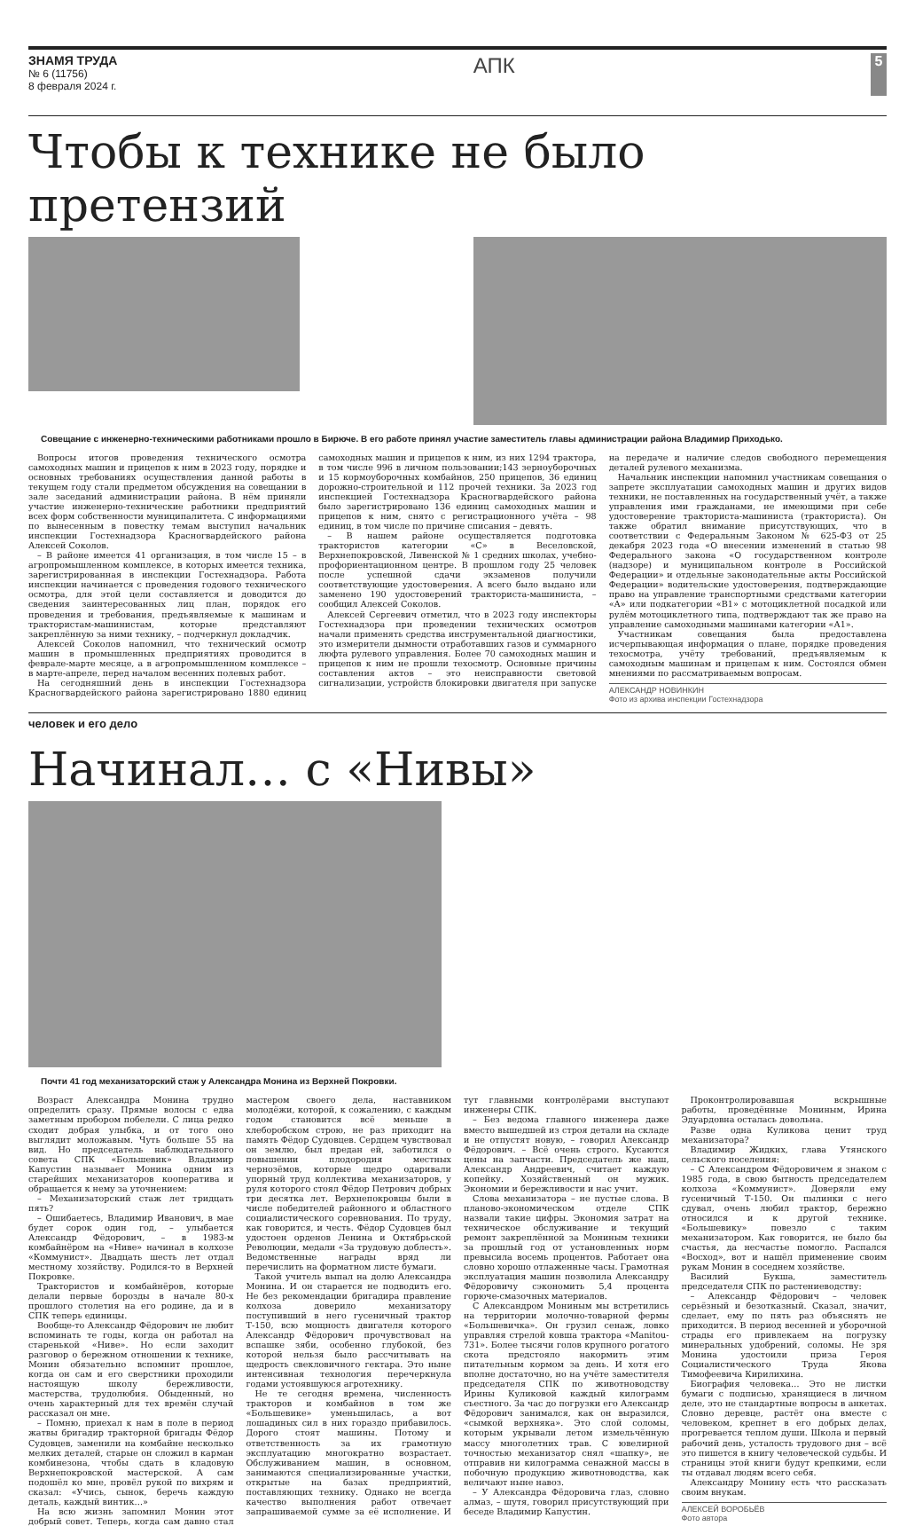ЗНАМЯ ТРУДА
№ 6 (11756)
8 февраля 2024 г.
АПК
5
Чтобы к технике не было претензий
Совещание с инженерно-техническими работниками прошло в Бирюче. В его работе принял участие заместитель главы администрации района Владимир Приходько.
Вопросы итогов проведения технического осмотра самоходных машин и прицепов к ним в 2023 году, порядке и основных требованиях осуществления данной работы в текущем году стали предметом обсуждения на совещании в зале заседаний администрации района. В нём приняли участие инженерно-технические работники предприятий всех форм собственности муниципалитета. С информациями по вынесенным в повестку темам выступил начальник инспекции Гостехнадзора Красногвардейского района Алексей Соколов.
– В районе имеется 41 организация, в том числе 15 – в агропромышленном комплексе, в которых имеется техника, зарегистрированная в инспекции Гостехнадзора. Работа инспекции начинается с проведения годового технического осмотра, для этой цели составляется и доводится до сведения заинтересованных лиц план, порядок его проведения и требования, предъявляемые к машинам и трактористам-машинистам, которые представляют закреплённую за ними технику, – подчеркнул докладчик.
Алексей Соколов напомнил, что технический осмотр машин в промышленных предприятиях проводится в феврале-марте месяце, а в агропромышленном комплексе – в марте-апреле, перед началом весенних полевых работ.
На сегодняшний день в инспекции Гостехнадзора Красногвардейского района зарегистрировано 1880 единиц самоходных машин и прицепов к ним, из них 1294 трактора, в том числе 996 в личном пользовании;143 зерноуборочных и 15 кормоуборочных комбайнов, 250 прицепов, 36 единиц дорожно-строительной и 112 прочей техники. За 2023 год инспекцией Гостехнадзора Красногвардейского района было зарегистрировано 136 единиц самоходных машин и прицепов к ним, снято с регистрационного учёта – 98 единиц, в том числе по причине списания – девять.
– В нашем районе осуществляется подготовка трактористов категории «С» в Веселовской, Верхнепокровской, Ливенской № 1 средних школах, учебно-профориентационном центре. В прошлом году 25 человек после успешной сдачи экзаменов получили соответствующие удостоверения. А всего было выдано или заменено 190 удостоверений тракториста-машиниста, – сообщил Алексей Соколов.
Алексей Сергеевич отметил, что в 2023 году инспекторы Гостехнадзора при проведении технических осмотров начали применять средства инструментальной диагностики, это измерители дымности отработавших газов и суммарного люфта рулевого управления. Более 70 самоходных машин и прицепов к ним не прошли техосмотр. Основные причины составления актов – это неисправности световой сигнализации, устройств блокировки двигателя при запуске на передаче и наличие следов свободного перемещения деталей рулевого механизма.
Начальник инспекции напомнил участникам совещания о запрете эксплуатации самоходных машин и других видов техники, не поставленных на государственный учёт, а также управления ими гражданами, не имеющими при себе удостоверение тракториста-машиниста (тракториста). Он также обратил внимание присутствующих, что в соответствии с Федеральным Законом № 625-ФЗ от 25 декабря 2023 года «О внесении изменений в статью 98 Федерального закона «О государственном контроле (надзоре) и муниципальном контроле в Российской Федерации» и отдельные законодательные акты Российской Федерации» водительские удостоверения, подтверждающие право на управление транспортными средствами категории «А» или подкатегории «В1» с мотоциклетной посадкой или рулём мотоциклетного типа, подтверждают так же право на управление самоходными машинами категории «А1».
Участникам совещания была предоставлена исчерпывающая информация о плане, порядке проведения техосмотра, учёту требований, предъявляемым к самоходным машинам и прицепам к ним. Состоялся обмен мнениями по рассматриваемым вопросам.
АЛЕКСАНДР НОВИНКИН
Фото из архива инспекции Гостехнадзора
человек и его дело
Начинал… с «Нивы»
Почти 41 год механизаторский стаж у Александра Монина из Верхней Покровки.
Возраст Александра Монина трудно определить сразу. Прямые волосы с едва заметным пробором побелели. С лица редко сходит добрая улыбка, и от того оно выглядит моложавым. Чуть больше 55 на вид. Но председатель наблюдательного совета СПК «Большевик» Владимир Капустин называет Монина одним из старейших механизаторов кооператива и обращается к нему за уточнением:
– Механизаторский стаж лет тридцать пять?
– Ошибаетесь, Владимир Иванович, в мае будет сорок один год, – улыбается Александр Фёдорович, – в 1983-м комбайнёром на «Ниве» начинал в колхозе «Коммунист». Двадцать шесть лет отдал местному хозяйству. Родился-то в Верхней Покровке.
Трактористов и комбайнёров, которые делали первые борозды в начале 80-х прошлого столетия на его родине, да и в СПК теперь единицы.
Вообще-то Александр Фёдорович не любит вспоминать те годы, когда он работал на старенькой «Ниве». Но если заходит разговор о бережном отношении к технике, Монин обязательно вспомнит прошлое, когда он сам и его сверстники проходили настоящую школу бережливости, мастерства, трудолюбия. Обыденный, но очень характерный для тех времён случай рассказал он мне.
– Помню, приехал к нам в поле в период жатвы бригадир тракторной бригады Фёдор Судовцев, заменили на комбайне несколько мелких деталей, старые он сложил в карман комбинезона, чтобы сдать в кладовую Верхнепокровской мастерской. А сам подошёл ко мне, провёл рукой по вихрям и сказал: «Учись, сынок, беречь каждую деталь, каждый винтик…»
На всю жизнь запомнил Монин этот добрый совет. Теперь, когда сам давно стал мастером своего дела, наставником молодёжи, которой, к сожалению, с каждым годом становится всё меньше в хлеборобском строю, не раз приходит на память Фёдор Судовцев. Сердцем чувствовал он землю, был предан ей, заботился о повышении плодородия местных чернозёмов, которые щедро одаривали упорный труд коллектива механизаторов, у руля которого стоял Фёдор Петрович добрых три десятка лет. Верхнепокровцы были в числе победителей районного и областного социалистического соревнования. По труду, как говорится, и честь. Фёдор Судовцев был удостоен орденов Ленина и Октябрьской Революции, медали «За трудовую доблесть». Ведомственные награды вряд ли перечислить на форматном листе бумаги.
Такой учитель выпал на долю Александра Монина. И он старается не подводить его. Не без рекомендации бригадира правление колхоза доверило механизатору поступивший в него гусеничный трактор Т-150, всю мощность двигателя которого Александр Фёдорович прочувствовал на вспашке зяби, особенно глубокой, без которой нельзя было рассчитывать на щедрость свекловичного гектара. Это ныне интенсивная технология перечеркнула годами устоявшуюся агротехнику.
Не те сегодня времена, численность тракторов и комбайнов в том же «Большевике» уменьшилась, а вот лошадиных сил в них гораздо прибавилось. Дорого стоят машины. Потому и ответственность за их грамотную эксплуатацию многократно возрастает. Обслуживанием машин, в основном, занимаются специализированные участки, открытые на базах предприятий, поставляющих технику. Однако не всегда качество выполнения работ отвечает запрашиваемой сумме за её исполнение. И тут главными контролёрами выступают инженеры СПК.
– Без ведома главного инженера даже вместо вышедшей из строя детали на складе и не отпустят новую, – говорил Александр Фёдорович. – Всё очень строго. Кусаются цены на запчасти. Председатель же наш, Александр Андреевич, считает каждую копейку. Хозяйственный он мужик. Экономии и бережливости и нас учит.
Слова механизатора – не пустые слова. В планово-экономическом отделе СПК назвали такие цифры. Экономия затрат на техническое обслуживание и текущий ремонт закреплённой за Мониным техники за прошлый год от установленных норм превысила восемь процентов. Работает она словно хорошо отлаженные часы. Грамотная эксплуатация машин позволила Александру Фёдоровичу сэкономить 5,4 процента горюче-смазочных материалов.
С Александром Мониным мы встретились на территории молочно-товарной фермы «Большевичка». Он грузил сенаж, ловко управляя стрелой ковша трактора «Manitou-731». Более тысячи голов крупного рогатого скота предстояло накормить этим питательным кормом за день. И хотя его вполне достаточно, но на учёте заместителя председателя СПК по животноводству Ирины Куликовой каждый килограмм съестного. За час до погрузки его Александр Фёдорович занимался, как он выразился, «сымкой верхняка». Это слой соломы, которым укрывали летом измельчённую массу многолетних трав. С ювелирной точностью механизатор снял «шапку», не отправив ни килограмма сенажной массы в побочную продукцию животноводства, как величают ныне навоз.
– У Александра Фёдоровича глаз, словно алмаз, – шутя, говорил присутствующий при беседе Владимир Капустин.
Проконтролировавшая вскрышные работы, проведённые Мониным, Ирина Эдуардовна осталась довольна.
Разве одна Куликова ценит труд механизатора?
Владимир Жидких, глава Утянского сельского поселения:
– С Александром Фёдоровичем я знаком с 1985 года, в свою бытность председателем колхоза «Коммунист». Доверяли ему гусеничный Т-150. Он пылинки с него сдувал, очень любил трактор, бережно относился и к другой технике. «Большевику» повезло с таким механизатором. Как говорится, не было бы счастья, да несчастье помогло. Распался «Восход», вот и нашёл применение своим рукам Монин в соседнем хозяйстве.
Василий Букша, заместитель председателя СПК по растениеводству:
– Александр Фёдорович – человек серьёзный и безотказный. Сказал, значит, сделает, ему по пять раз объяснять не приходится. В период весенней и уборочной страды его привлекаем на погрузку минеральных удобрений, соломы. Не зря Монина удостоили приза Героя Социалистического Труда Якова Тимофеевича Кирилихина.
Биография человека… Это не листки бумаги с подписью, хранящиеся в личном деле, это не стандартные вопросы в анкетах. Словно деревце, растёт она вместе с человеком, крепнет в его добрых делах, прогревается теплом души. Школа и первый рабочий день, усталость трудового дня – всё это пишется в книгу человеческой судьбы. И страницы этой книги будут крепкими, если ты отдавал людям всего себя.
Александру Монину есть что рассказать своим внукам.
АЛЕКСЕЙ ВОРОБЬЁВ
Фото автора